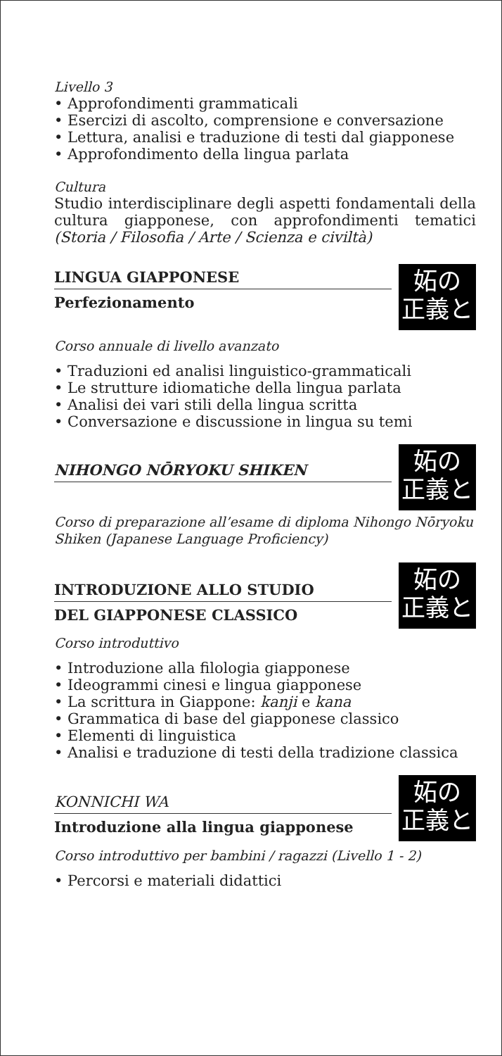Livello 3
• Approfondimenti grammaticali
• Esercizi di ascolto, comprensione e conversazione
• Lettura, analisi e traduzione di testi dal giapponese
• Approfondimento della lingua parlata
Cultura
Studio interdisciplinare degli aspetti fondamentali della cultura giapponese, con approfondimenti tematici (Storia / Filosofia / Arte / Scienza e civiltà)
LINGUA GIAPPONESE
Perfezionamento
妬の 正義と
Corso annuale di livello avanzato
• Traduzioni ed analisi linguistico-grammaticali
• Le strutture idiomatiche della lingua parlata
• Analisi dei vari stili della lingua scritta
• Conversazione e discussione in lingua su temi
NIHONGO NŌRYOKU SHIKEN
妬の 正義と
Corso di preparazione all’esame di diploma Nihongo Nōryoku Shiken (Japanese Language Proficiency)
INTRODUZIONE ALLO STUDIO
DEL GIAPPONESE CLASSICO
妬の 正義と
Corso introduttivo
• Introduzione alla filologia giapponese
• Ideogrammi cinesi e lingua giapponese
• La scrittura in Giappone: kanji e kana
• Grammatica di base del giapponese classico
• Elementi di linguistica
• Analisi e traduzione di testi della tradizione classica
KONNICHI WA
Introduzione alla lingua giapponese
妬の 正義と
Corso introduttivo per bambini / ragazzi (Livello 1 - 2)
• Percorsi e materiali didattici